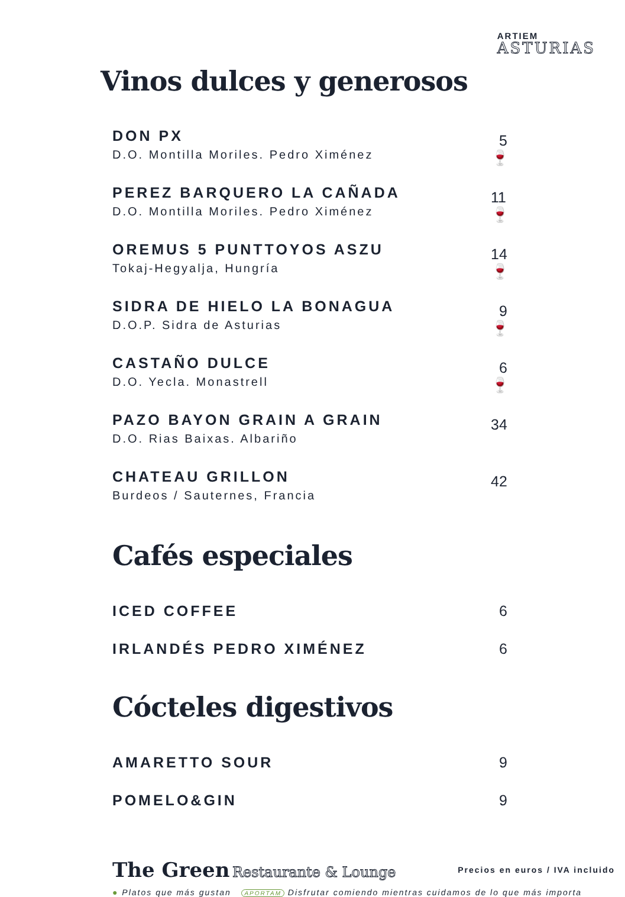ARTIEM
ASTURIAS
Vinos dulces y generosos
DON PX
D.O. Montilla Moriles. Pedro Ximénez
5 🍷
PEREZ BARQUERO LA CAÑADA
D.O. Montilla Moriles. Pedro Ximénez
11 🍷
OREMUS 5 PUNTTOYOS ASZU
Tokaj-Hegyalja, Hungría
14 🍷
SIDRA DE HIELO LA BONAGUA
D.O.P. Sidra de Asturias
9 🍷
CASTAÑO DULCE
D.O. Yecla. Monastrell
6 🍷
PAZO BAYON GRAIN A GRAIN
D.O. Rias Baixas. Albariño
34
CHATEAU GRILLON
Burdeos / Sauternes, Francia
42
Cafés especiales
ICED COFFEE
6
IRLANDÉS PEDRO XIMÉNEZ
6
Cócteles digestivos
AMARETTO SOUR
9
POMELO&GIN
9
The Green Restaurante & Lounge
Precios en euros / IVA incluido
● Platos que más gustan APORTAM Disfrutar comiendo mientras cuidamos de lo que más importa